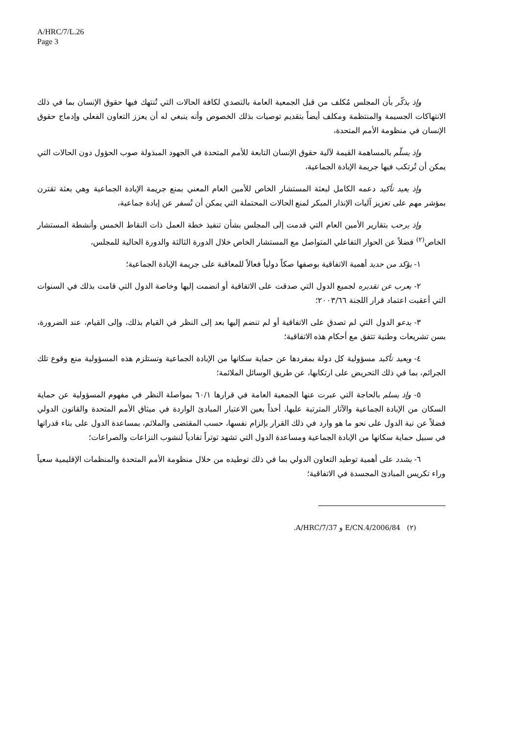A/HRC/7/L.26
Page 3
وإذ يذكّر بأن المجلس مُكلف من قبل الجمعية العامة بالتصدي لكافة الحالات التي تُنتهك فيها حقوق الإنسان بما في ذلك الانتهاكات الجسيمة والمنتظمة ومكلف أيضاً بتقديم توصيات بذلك الخصوص وأنه ينبغي له أن يعزز التعاون الفعلي وإدماج حقوق الإنسان في منظومة الأمم المتحدة،
وإذ يسلّم بالمساهمة القيمة لآلية حقوق الإنسان التابعة للأمم المتحدة في الجهود المبذولة صوب الحؤول دون الحالات التي يمكن أن تُرتكب فيها جريمة الإبادة الجماعية،
وإذ يعيد تأكيد دعمه الكامل لبعثة المستشار الخاص للأمين العام المعني بمنع جريمة الإبادة الجماعية وهي بعثة تقترن بمؤشر مهم على تعزيز آليات الإنذار المبكر لمنع الحالات المحتملة التي يمكن أن تُسفر عن إبادة جماعية،
وإذ يرحب بتقارير الأمين العام التي قدمت إلى المجلس بشأن تنفيذ خطة العمل ذات النقاط الخمس وأنشطة المستشار الخاص<sup>(٢)</sup> فضلاً عن الحوار التفاعلي المتواصل مع المستشار الخاص خلال الدورة الثالثة والدورة الحالية للمجلس،
١- يؤكد من جديد أهمية الاتفاقية بوصفها صكاً دولياً فعالاً للمعاقبة على جريمة الإبادة الجماعية؛
٢- يعرب عن تقديره لجميع الدول التي صدقت على الاتفاقية أو انضمت إليها وخاصة الدول التي قامت بذلك في السنوات التي أعقبت اعتماد قرار اللجنة ٢٠٠٣/٦٦؛
٣- يدعو الدول التي لم تصدق على الاتفاقية أو لم تنضم إليها بعد إلى النظر في القيام بذلك، وإلى القيام، عند الضرورة، بسن تشريعات وطنية تتفق مع أحكام هذه الاتفاقية؛
٤- ويعيد تأكيد مسؤولية كل دولة بمفردها عن حماية سكانها من الإبادة الجماعية وتستلزم هذه المسؤولية منع وقوع تلك الجرائم، بما في ذلك التحريض على ارتكابها، عن طريق الوسائل الملائمة؛
٥- وإذ يسلم بالحاجة التي عبرت عنها الجمعية العامة في قرارها ٦٠/١ بمواصلة النظر في مفهوم المسؤولية عن حماية السكان من الإبادة الجماعية والآثار المترتبة عليها، أخذاً بعين الاعتبار المبادئ الواردة في ميثاق الأمم المتحدة والقانون الدولي فضلاً عن نية الدول على نحو ما هو وارد في ذلك القرار بإلزام نفسها، حسب المقتضى والملائم، بمساعدة الدول على بناء قدراتها في سبيل حماية سكانها من الإبادة الجماعية ومساعدة الدول التي تشهد توتراً تفادياً لنشوب النزاعات والصراعات؛
٦- يشدد على أهمية توطيد التعاون الدولي بما في ذلك توطيده من خلال منظومة الأمم المتحدة والمنظمات الإقليمية سعياً وراء تكريس المبادئ المجسدة في الاتفاقية؛
(٢) E/CN.4/2006/84 و A/HRC/7/37.